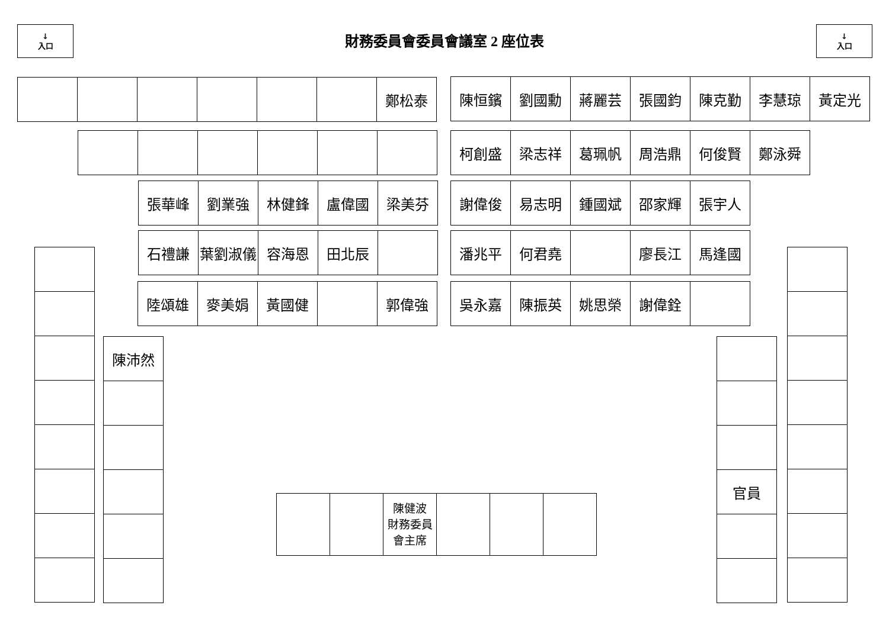↓
入口
財務委員會委員會議室 2 座位表
↓
入口
| | | | | | | 鄭松泰 |
| 陳恒鑌 | 劉國勳 | 蔣麗芸 | 張國鈞 | 陳克勤 | 李慧琼 | 黃定光 |
| 柯創盛 | 梁志祥 | 葛珮帆 | 周浩鼎 | 何俊賢 | 鄭泳舜 |
| 張華峰 | 劉業強 | 林健鋒 | 盧偉國 | 梁美芬 |
| 謝偉俊 | 易志明 | 鍾國斌 | 邵家輝 | 張宇人 |
| 石禮謙 | 葉劉淑儀 | 容海恩 | 田北辰 | |
| 潘兆平 | 何君堯 | | 廖長江 | 馬逢國 |
| 陸頌雄 | 麥美娟 | 黃國健 | | 郭偉強 |
| 吳永嘉 | 陳振英 | 姚思榮 | 謝偉銓 | |
| 陳沛然 |
| | | 陳健波 財務委員 會主席 | | | |
| 官員 |